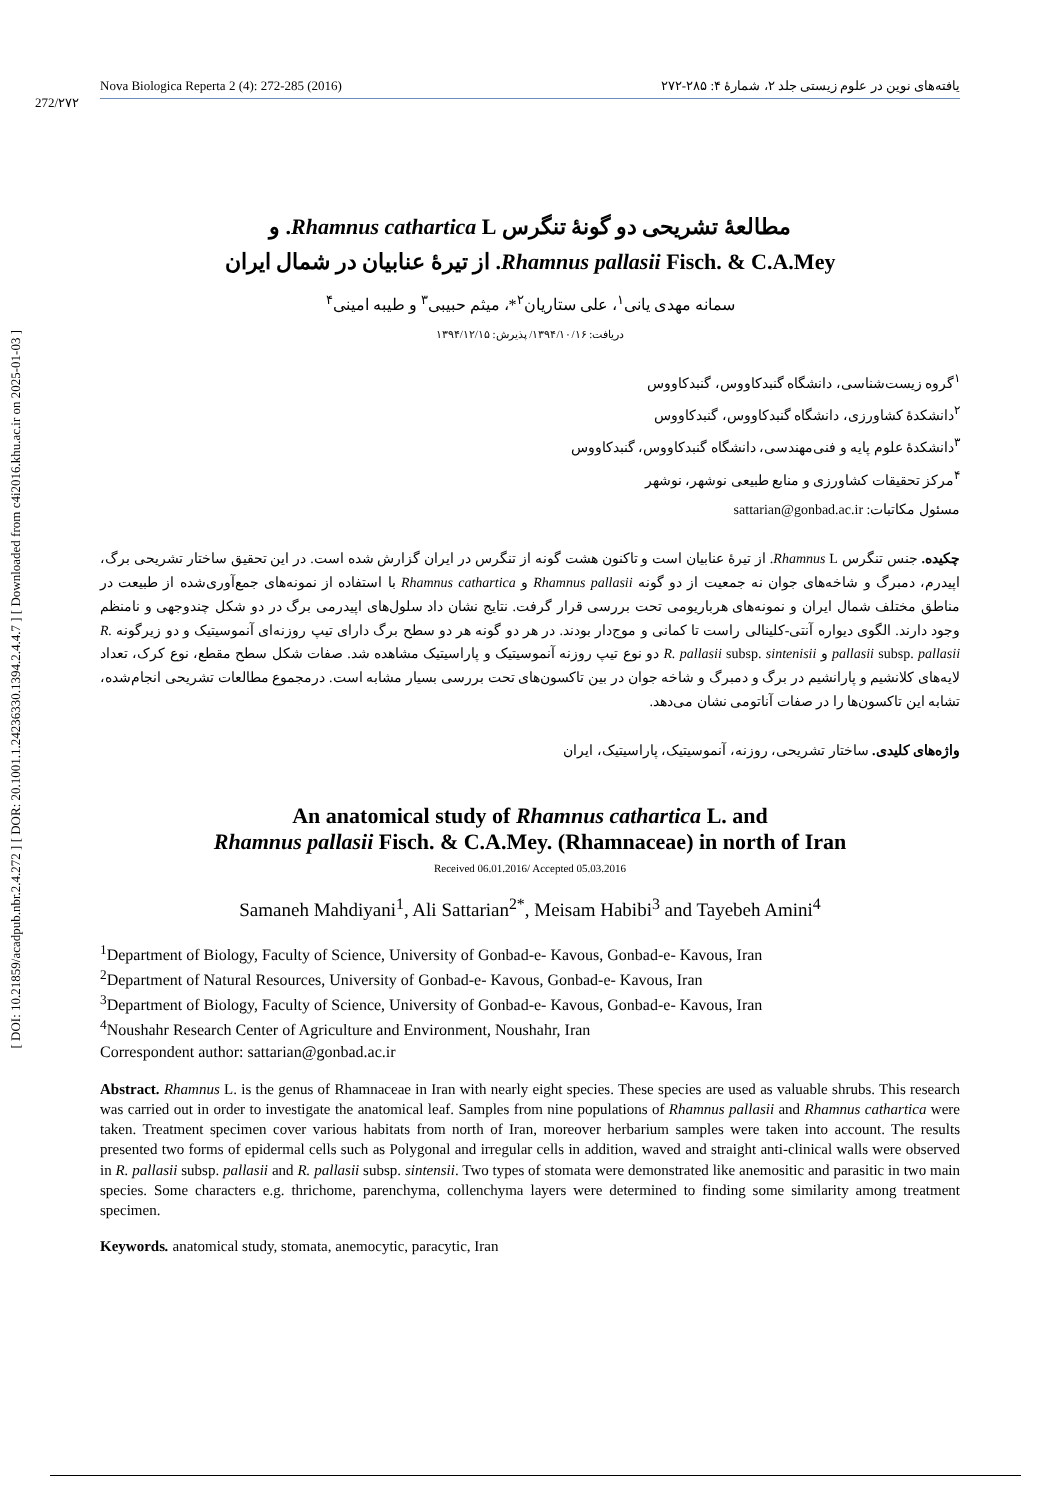[ DOI: 10.21859/acadpub.nbr.2.4.272 ] [ DOR: 20.1001.1.24236330.1394.2.4.4.7 ] [ Downloaded from c4i2016.khu.ac.ir on 2025-01-03 ]
272/۲۷۲
Nova Biologica Reperta 2 (4): 272-285 (2016) یافته‌های نوین در علوم زیستی جلد ۲، شمارهٔ ۴: ۲۸۵-۲۷۲
مطالعهٔ تشریحی دو گونهٔ تنگرس Rhamnus cathartica L. و
Rhamnus pallasii Fisch. & C.A.Mey. از تیرهٔ عنابیان در شمال ایران
سمانه مهدی یانی<sup>۱</sup>، علی ستاریان<sup>۲</sup>*، میثم حبیبی<sup>۳</sup> و طیبه امینی<sup>۴</sup>
دریافت: ۱۳۹۴/۱۰/۱۶/ پذیرش: ۱۳۹۴/۱۲/۱۵
<sup>۱</sup> گروه زیست‌شناسی، دانشگاه گنبدکاووس، گنبدکاووس
<sup>۲</sup> دانشکدهٔ کشاورزی، دانشگاه گنبدکاووس، گنبدکاووس
<sup>۳</sup> دانشکدهٔ علوم پایه و فنی‌مهندسی، دانشگاه گنبدکاووس، گنبدکاووس
<sup>۴</sup> مرکز تحقیقات کشاورزی و منابع طبیعی نوشهر، نوشهر
مسئول مکاتبات: sattarian@gonbad.ac.ir
چکیده. جنس تنگرس Rhamnus L. از تیرهٔ عنابیان است و تاکنون هشت گونه از تنگرس در ایران گزارش شده است. در این تحقیق ساختار تشریحی برگ، اپیدرم، دمبرگ و شاخه‌های جوان نه جمعیت از دو گونه Rhamnus pallasii و Rhamnus cathartica با استفاده از نمونه‌های جمع‌آوری‌شده از طبیعت در مناطق مختلف شمال ایران و نمونه‌های هرباریومی تحت بررسی قرار گرفت. نتایج نشان داد سلول‌های اپیدرمی برگ در دو شکل چندوجهی و نامنظم وجود دارند. الگوی دیواره آنتی-کلینالی راست تا کمانی و موج‌دار بودند. در هر دو گونه هر دو سطح برگ دارای تیپ روزنه‌ای آنموسیتیک و دو زیرگونه R. pallasii subsp. pallasii و R. pallasii subsp. sintenisii دو نوع تیپ روزنه آنموسیتیک و پاراسیتیک مشاهده شد. صفات شکل سطح مقطع، نوع کرک، تعداد لایه‌های کلانشیم و پارانشیم در برگ و دمبرگ و شاخه جوان در بین تاکسون‌های تحت بررسی بسیار مشابه است. درمجموع مطالعات تشریحی انجام‌شده، تشابه این تاکسون‌ها را در صفات آناتومی نشان می‌دهد.
واژه‌های کلیدی. ساختار تشریحی، روزنه، آنموسیتیک، پاراسیتیک، ایران
An anatomical study of Rhamnus cathartica L. and
Rhamnus pallasii Fisch. & C.A.Mey. (Rhamnaceae) in north of Iran
Received 06.01.2016/ Accepted 05.03.2016
Samaneh Mahdiyani<sup>1</sup>, Ali Sattarian<sup>2*</sup>, Meisam Habibi<sup>3</sup> and Tayebeh Amini<sup>4</sup>
<sup>1</sup> Department of Biology, Faculty of Science, University of Gonbad-e- Kavous, Gonbad-e- Kavous, Iran
<sup>2</sup> Department of Natural Resources, University of Gonbad-e- Kavous, Gonbad-e- Kavous, Iran
<sup>3</sup> Department of Biology, Faculty of Science, University of Gonbad-e- Kavous, Gonbad-e- Kavous, Iran
<sup>4</sup> Noushahr Research Center of Agriculture and Environment, Noushahr, Iran
Correspondent author: sattarian@gonbad.ac.ir
Abstract. Rhamnus L. is the genus of Rhamnaceae in Iran with nearly eight species. These species are used as valuable shrubs. This research was carried out in order to investigate the anatomical leaf. Samples from nine populations of Rhamnus pallasii and Rhamnus cathartica were taken. Treatment specimen cover various habitats from north of Iran, moreover herbarium samples were taken into account. The results presented two forms of epidermal cells such as Polygonal and irregular cells in addition, waved and straight anti-clinical walls were observed in R. pallasii subsp. pallasii and R. pallasii subsp. sintensii. Two types of stomata were demonstrated like anemositic and parasitic in two main species. Some characters e.g. thrichome, parenchyma, collenchyma layers were determined to finding some similarity among treatment specimen.
Keywords. anatomical study, stomata, anemocytic, paracytic, Iran